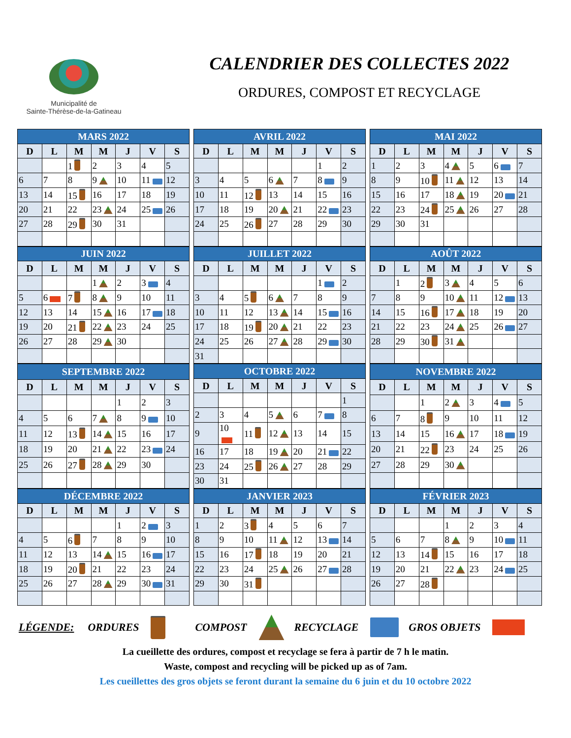Municipalité de
Sainte-Thérèse-de-la-Gatineau
CALENDRIER DES COLLECTES 2022
ORDURES, COMPOST ET RECYCLAGE
| MARS 2022 | | | | | | |
| --- | --- | --- | --- | --- | --- | --- |
| D | L | M | M | J | V | S |
| | | 1 | 2 | 3 | 4 | 5 |
| 6 | 7 | 8 | 9 | 10 | 11 | 12 |
| 13 | 14 | 15 | 16 | 17 | 18 | 19 |
| 20 | 21 | 22 | 23 | 24 | 25 | 26 |
| 27 | 28 | 29 | 30 | 31 | | |
| AVRIL 2022 | | | | | | |
| --- | --- | --- | --- | --- | --- | --- |
| D | L | M | M | J | V | S |
| | | | | | 1 | 2 |
| 3 | 4 | 5 | 6 | 7 | 8 | 9 |
| 10 | 11 | 12 | 13 | 14 | 15 | 16 |
| 17 | 18 | 19 | 20 | 21 | 22 | 23 |
| 24 | 25 | 26 | 27 | 28 | 29 | 30 |
| MAI 2022 | | | | | | |
| --- | --- | --- | --- | --- | --- | --- |
| D | L | M | M | J | V | S |
| 1 | 2 | 3 | 4 | 5 | 6 | 7 |
| 8 | 9 | 10 | 11 | 12 | 13 | 14 |
| 15 | 16 | 17 | 18 | 19 | 20 | 21 |
| 22 | 23 | 24 | 25 | 26 | 27 | 28 |
| 29 | 30 | 31 | | | | |
| JUIN 2022 | | | | | | |
| --- | --- | --- | --- | --- | --- | --- |
| D | L | M | M | J | V | S |
| | | | 1 | 2 | 3 | 4 |
| 5 | 6 | 7 | 8 | 9 | 10 | 11 |
| 12 | 13 | 14 | 15 | 16 | 17 | 18 |
| 19 | 20 | 21 | 22 | 23 | 24 | 25 |
| 26 | 27 | 28 | 29 | 30 | | |
| JUILLET 2022 | | | | | | |
| --- | --- | --- | --- | --- | --- | --- |
| D | L | M | M | J | V | S |
| | | | | | 1 | 2 |
| 3 | 4 | 5 | 6 | 7 | 8 | 9 |
| 10 | 11 | 12 | 13 | 14 | 15 | 16 |
| 17 | 18 | 19 | 20 | 21 | 22 | 23 |
| 24 | 25 | 26 | 27 | 28 | 29 | 30 |
| 31 | | | | | | |
| AOÛT 2022 | | | | | | |
| --- | --- | --- | --- | --- | --- | --- |
| D | L | M | M | J | V | S |
| | 1 | 2 | 3 | 4 | 5 | 6 |
| 7 | 8 | 9 | 10 | 11 | 12 | 13 |
| 14 | 15 | 16 | 17 | 18 | 19 | 20 |
| 21 | 22 | 23 | 24 | 25 | 26 | 27 |
| 28 | 29 | 30 | 31 | | | |
| SEPTEMBRE 2022 | | | | | | |
| --- | --- | --- | --- | --- | --- | --- |
| D | L | M | M | J | V | S |
| | | | | 1 | 2 | 3 |
| 4 | 5 | 6 | 7 | 8 | 9 | 10 |
| 11 | 12 | 13 | 14 | 15 | 16 | 17 |
| 18 | 19 | 20 | 21 | 22 | 23 | 24 |
| 25 | 26 | 27 | 28 | 29 | 30 | |
| OCTOBRE 2022 | | | | | | |
| --- | --- | --- | --- | --- | --- | --- |
| D | L | M | M | J | V | S |
| | | | | | | 1 |
| 2 | 3 | 4 | 5 | 6 | 7 | 8 |
| 9 | 10 | 11 | 12 | 13 | 14 | 15 |
| 16 | 17 | 18 | 19 | 20 | 21 | 22 |
| 23 | 24 | 25 | 26 | 27 | 28 | 29 |
| 30 | 31 | | | | | |
| NOVEMBRE 2022 | | | | | | |
| --- | --- | --- | --- | --- | --- | --- |
| D | L | M | M | J | V | S |
| | | 1 | 2 | 3 | 4 | 5 |
| 6 | 7 | 8 | 9 | 10 | 11 | 12 |
| 13 | 14 | 15 | 16 | 17 | 18 | 19 |
| 20 | 21 | 22 | 23 | 24 | 25 | 26 |
| 27 | 28 | 29 | 30 | | | |
| DÉCEMBRE 2022 | | | | | | |
| --- | --- | --- | --- | --- | --- | --- |
| D | L | M | M | J | V | S |
| | | | | 1 | 2 | 3 |
| 4 | 5 | 6 | 7 | 8 | 9 | 10 |
| 11 | 12 | 13 | 14 | 15 | 16 | 17 |
| 18 | 19 | 20 | 21 | 22 | 23 | 24 |
| 25 | 26 | 27 | 28 | 29 | 30 | 31 |
| JANVIER 2023 | | | | | | |
| --- | --- | --- | --- | --- | --- | --- |
| D | L | M | M | J | V | S |
| 1 | 2 | 3 | 4 | 5 | 6 | 7 |
| 8 | 9 | 10 | 11 | 12 | 13 | 14 |
| 15 | 16 | 17 | 18 | 19 | 20 | 21 |
| 22 | 23 | 24 | 25 | 26 | 27 | 28 |
| 29 | 30 | 31 | | | | |
| FÉVRIER 2023 | | | | | | |
| --- | --- | --- | --- | --- | --- | --- |
| D | L | M | M | J | V | S |
| | | | 1 | 2 | 3 | 4 |
| 5 | 6 | 7 | 8 | 9 | 10 | 11 |
| 12 | 13 | 14 | 15 | 16 | 17 | 18 |
| 19 | 20 | 21 | 22 | 23 | 24 | 25 |
| 26 | 27 | 28 | | | | |
LÉGENDE: ORDURES COMPOST RECYCLAGE GROS OBJETS
La cueillette des ordures, compost et recyclage se fera à partir de 7 h le matin.
Waste, compost and recycling will be picked up as of 7am.
Les cueillettes des gros objets se feront durant la semaine du 6 juin et du 10 octobre 2022